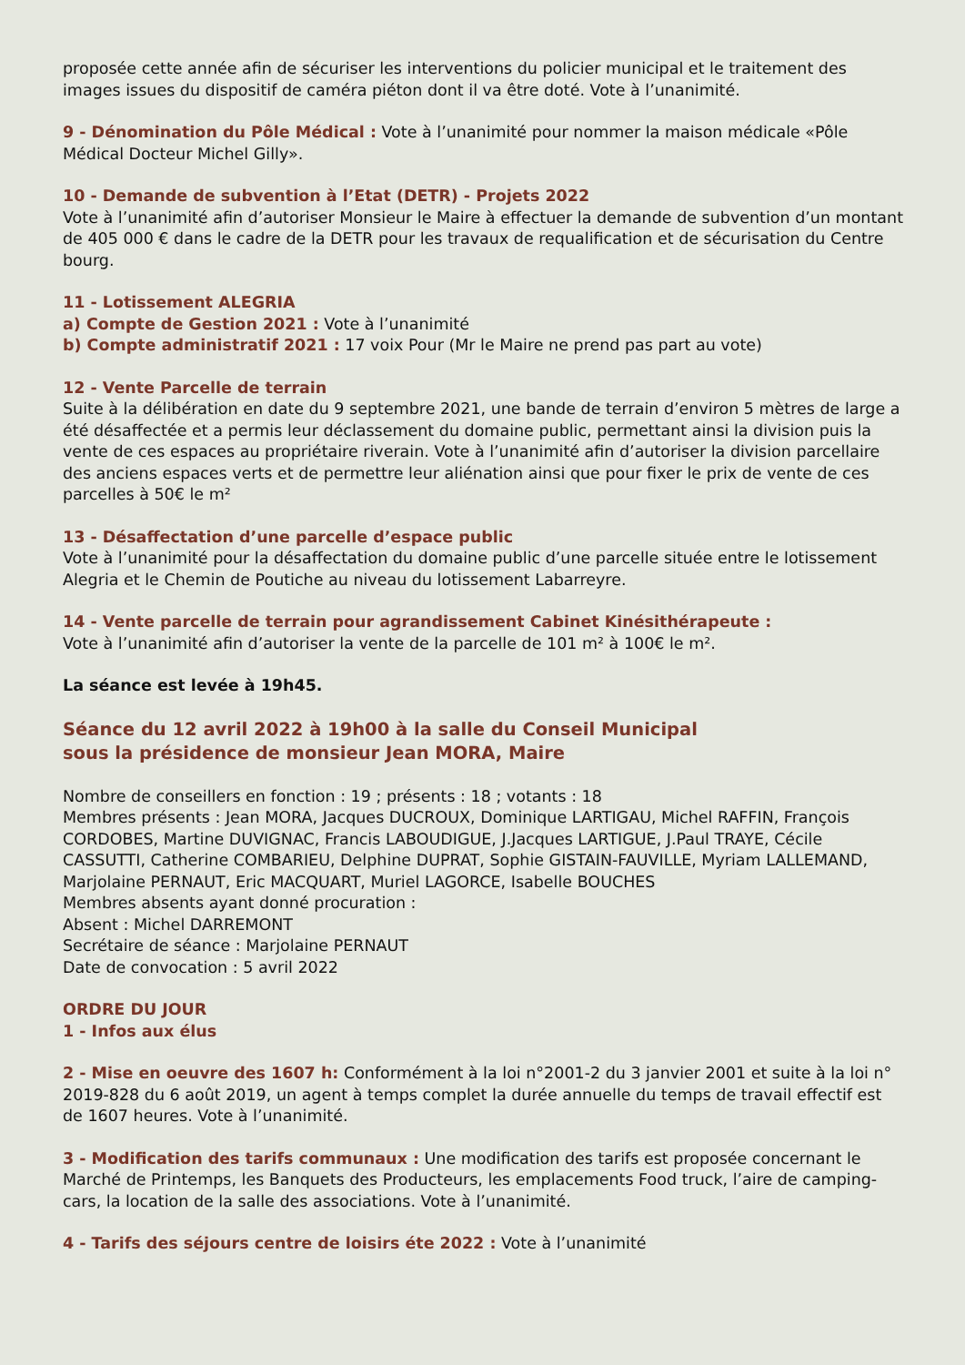proposée cette année afin de sécuriser les interventions du policier municipal et le traitement des images issues du dispositif de caméra piéton dont il va être doté. Vote à l’unanimité.
9 - Dénomination du Pôle Médical : Vote à l’unanimité pour nommer la maison médicale «Pôle Médical Docteur Michel Gilly».
10 - Demande de subvention à l’Etat (DETR) - Projets 2022
Vote à l’unanimité afin d’autoriser Monsieur le Maire à effectuer la demande de subvention d’un montant de 405 000 € dans le cadre de la DETR pour les travaux de requalification et de sécurisation du Centre bourg.
11 - Lotissement ALEGRIA
a) Compte de Gestion 2021 : Vote à l’unanimité
b) Compte administratif 2021 : 17 voix Pour (Mr le Maire ne prend pas part au vote)
12 - Vente Parcelle de terrain
Suite à la délibération en date du 9 septembre 2021, une bande de terrain d’environ 5 mètres de large a été désaffectée et a permis leur déclassement du domaine public, permettant ainsi la division puis la vente de ces espaces au propriétaire riverain. Vote à l’unanimité afin d’autoriser la division parcellaire des anciens espaces verts et de permettre leur aliénation ainsi que pour fixer le prix de vente de ces parcelles à 50€ le m²
13 - Désaffectation d’une parcelle d’espace public
Vote à l’unanimité pour la désaffectation du domaine public d’une parcelle située entre le lotissement Alegria et le Chemin de Poutiche au niveau du lotissement Labarreyre.
14 - Vente parcelle de terrain pour agrandissement Cabinet Kinésithérapeute :
Vote à l’unanimité afin d’autoriser la vente de la parcelle de 101 m² à 100€ le m².
La séance est levée à 19h45.
Séance du 12 avril 2022 à 19h00 à la salle du Conseil Municipal
sous la présidence de monsieur Jean MORA, Maire
Nombre de conseillers en fonction : 19 ; présents : 18 ; votants : 18
Membres présents : Jean MORA, Jacques DUCROUX, Dominique LARTIGAU, Michel RAFFIN, François CORDOBES, Martine DUVIGNAC, Francis LABOUDIGUE, J.Jacques LARTIGUE, J.Paul TRAYE, Cécile CASSUTTI, Catherine COMBARIEU, Delphine DUPRAT, Sophie GISTAIN-FAUVILLE, Myriam LALLEMAND, Marjolaine PERNAUT, Eric MACQUART, Muriel LAGORCE, Isabelle BOUCHES
Membres absents ayant donné procuration :
Absent : Michel DARREMONT
Secrétaire de séance : Marjolaine PERNAUT
Date de convocation : 5 avril 2022
ORDRE DU JOUR
1 - Infos aux élus
2 - Mise en oeuvre des 1607 h: Conformément à la loi n°2001-2 du 3 janvier 2001 et suite à la loi n° 2019-828 du 6 août 2019, un agent à temps complet la durée annuelle du temps de travail effectif est de 1607 heures. Vote à l’unanimité.
3 - Modification des tarifs communaux : Une modification des tarifs est proposée concernant le Marché de Printemps, les Banquets des Producteurs, les emplacements Food truck, l’aire de camping-cars, la location de la salle des associations. Vote à l’unanimité.
4 - Tarifs des séjours centre de loisirs éte 2022 : Vote à l’unanimité